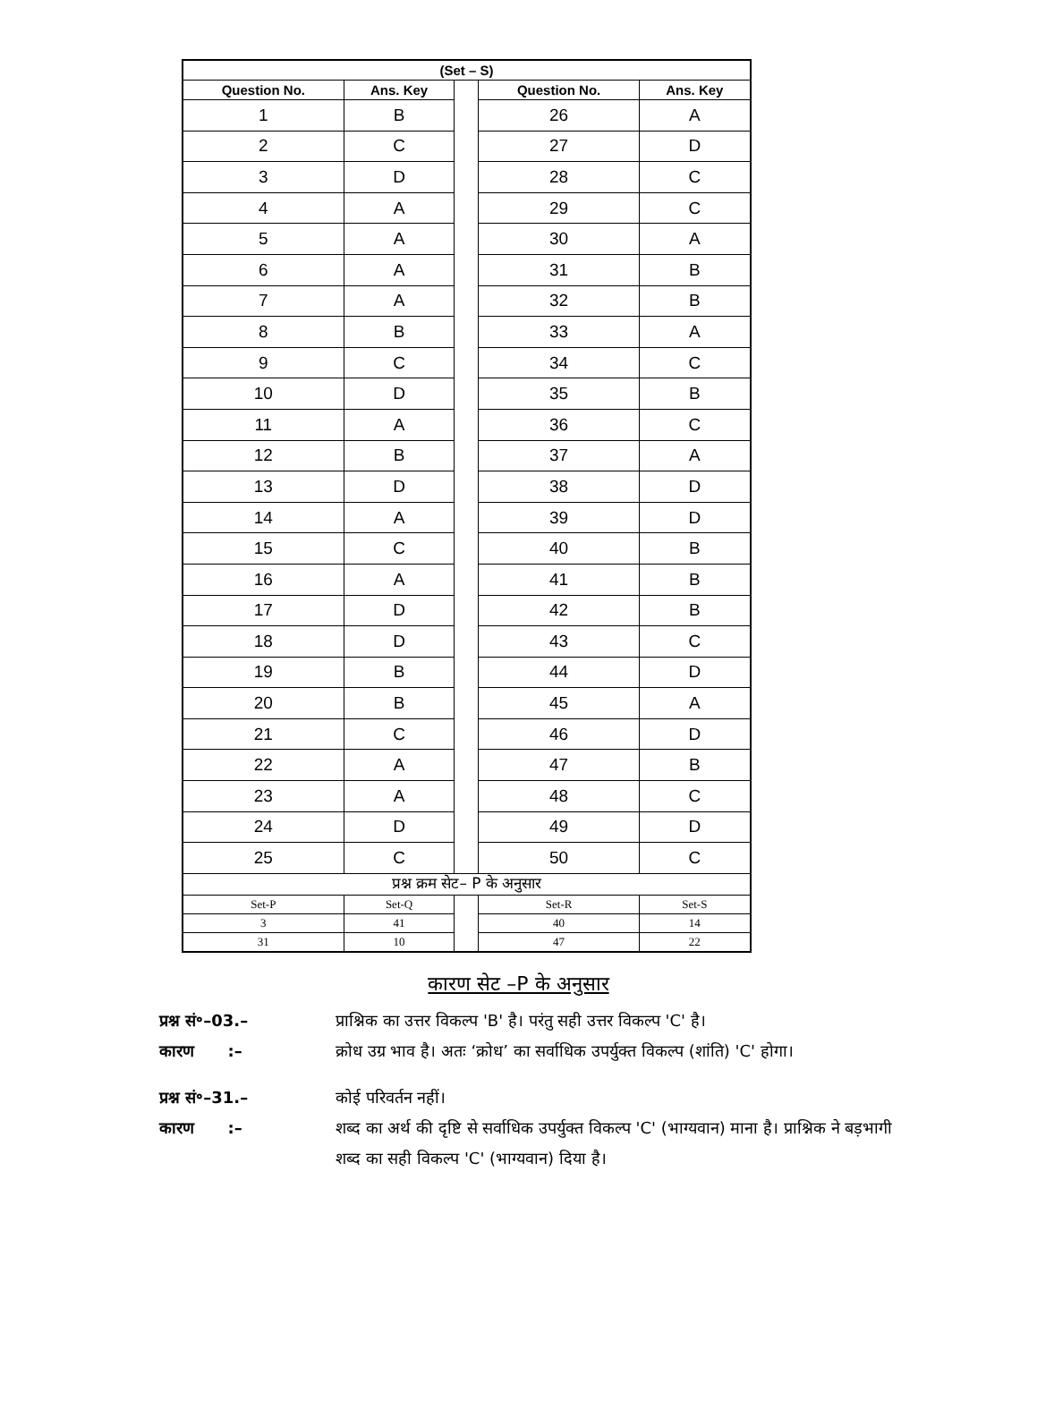| (Set – S) | | | | |
| --- | --- | --- | --- | --- |
| Question No. | Ans. Key | | Question No. | Ans. Key |
| 1 | B | | 26 | A |
| 2 | C | | 27 | D |
| 3 | D | | 28 | C |
| 4 | A | | 29 | C |
| 5 | A | | 30 | A |
| 6 | A | | 31 | B |
| 7 | A | | 32 | B |
| 8 | B | | 33 | A |
| 9 | C | | 34 | C |
| 10 | D | | 35 | B |
| 11 | A | | 36 | C |
| 12 | B | | 37 | A |
| 13 | D | | 38 | D |
| 14 | A | | 39 | D |
| 15 | C | | 40 | B |
| 16 | A | | 41 | B |
| 17 | D | | 42 | B |
| 18 | D | | 43 | C |
| 19 | B | | 44 | D |
| 20 | B | | 45 | A |
| 21 | C | | 46 | D |
| 22 | A | | 47 | B |
| 23 | A | | 48 | C |
| 24 | D | | 49 | D |
| 25 | C | | 50 | C |
| प्रश्न क्रम सेट– P के अनुसार | | | | |
| Set-P | Set-Q | | Set-R | Set-S |
| 3 | 41 | | 40 | 14 |
| 31 | 10 | | 47 | 22 |
कारण सेट –P के अनुसार
प्रश्न सं॰–03.– प्राश्निक का उत्तर विकल्प 'B' है। परंतु सही उत्तर विकल्प 'C' है।
कारण :– क्रोध उग्र भाव है। अतः ‘क्रोध’ का सर्वाधिक उपर्युक्त विकल्प (शांति) 'C' होगा।
प्रश्न सं॰–31.– कोई परिवर्तन नहीं।
कारण :– शब्द का अर्थ की दृष्टि से सर्वाधिक उपर्युक्त विकल्प 'C' (भाग्यवान) माना है। प्राश्निक ने बड़भागी शब्द का सही विकल्प 'C' (भाग्यवान) दिया है।